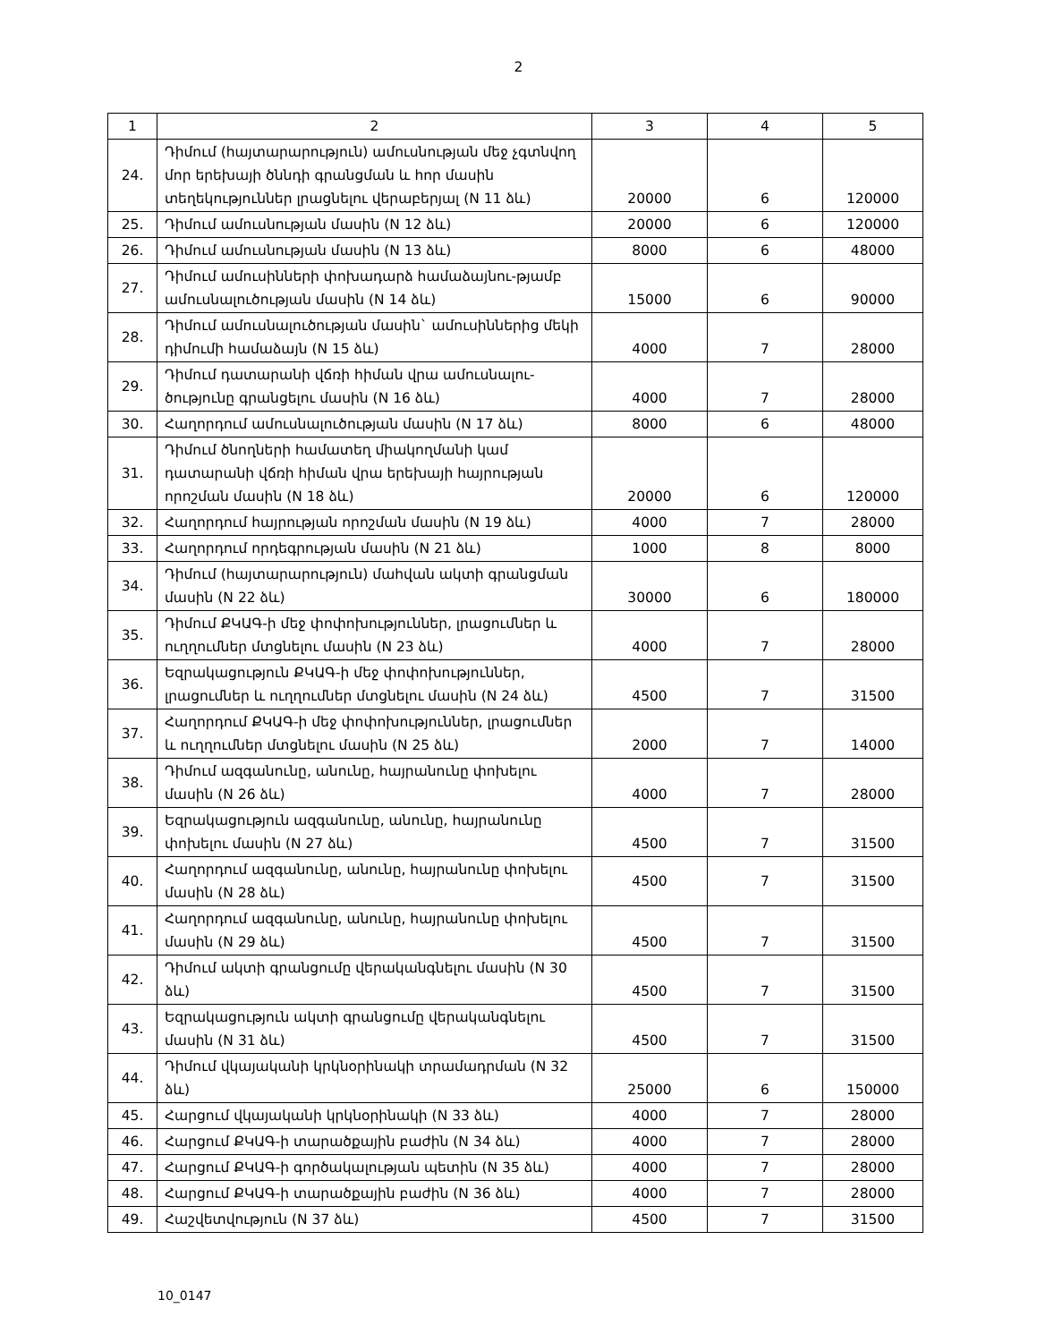2
| 1 | 2 | 3 | 4 | 5 |
| --- | --- | --- | --- | --- |
| 24. | Դիմում (հայտարարություն) ամուսնության մեջ չգտնվող մոր երեխայի ծննդի գրանցման և հոր մասին տեղեկություններ լրացնելու վերաբերյալ (N 11 ձև) | 20000 | 6 | 120000 |
| 25. | Դիմում ամուսնության մասին (N 12 ձև) | 20000 | 6 | 120000 |
| 26. | Դիմում ամուսնության մասին (N 13 ձև) | 8000 | 6 | 48000 |
| 27. | Դիմում ամուսինների փոխադարձ համաձայնու-թյամբ ամուսնալուծության մասին (N 14 ձև) | 15000 | 6 | 90000 |
| 28. | Դիմում ամուսնալուծության մասին` ամուսիններից մեկի դիմումի համաձայն (N 15 ձև) | 4000 | 7 | 28000 |
| 29. | Դիմում դատարանի վճռի հիման վրա ամուսնալու-ծությունը գրանցելու մասին (N 16 ձև) | 4000 | 7 | 28000 |
| 30. | Հաղորդում ամուսնալուծության մասին (N 17 ձև) | 8000 | 6 | 48000 |
| 31. | Դիմում ծնողների համատեղ միակողմանի կամ դատարանի վճռի հիման վրա երեխայի հայրության որոշման մասին (N 18 ձև) | 20000 | 6 | 120000 |
| 32. | Հաղորդում հայրության որոշման մասին (N 19 ձև) | 4000 | 7 | 28000 |
| 33. | Հաղորդում որդեգրության մասին (N 21 ձև) | 1000 | 8 | 8000 |
| 34. | Դիմում (հայտարարություն) մահվան ակտի գրանցման մասին (N 22 ձև) | 30000 | 6 | 180000 |
| 35. | Դիմում ՔԿԱԳ-ի մեջ փոփոխություններ, լրացումներ և ուղղումներ մտցնելու մասին (N 23 ձև) | 4000 | 7 | 28000 |
| 36. | Եզրակացություն ՔԿԱԳ-ի մեջ փոփոխություններ, լրացումներ և ուղղումներ մտցնելու մասին (N 24 ձև) | 4500 | 7 | 31500 |
| 37. | Հաղորդում ՔԿԱԳ-ի մեջ փոփոխություններ, լրացումներ և ուղղումներ մտցնելու մասին (N 25 ձև) | 2000 | 7 | 14000 |
| 38. | Դիմում ազգանունը, անունը, հայրանունը փոխելու մասին (N 26 ձև) | 4000 | 7 | 28000 |
| 39. | Եզրակացություն ազգանունը, անունը, հայրանունը փոխելու մասին (N 27 ձև) | 4500 | 7 | 31500 |
| 40. | Հաղորդում ազգանունը, անունը, հայրանունը փոխելու մասին (N 28 ձև) | 4500 | 7 | 31500 |
| 41. | Հաղորդում ազգանունը, անունը, հայրանունը փոխելու մասին (N 29 ձև) | 4500 | 7 | 31500 |
| 42. | Դիմում ակտի գրանցումը վերականգնելու մասին (N 30 ձև) | 4500 | 7 | 31500 |
| 43. | Եզրակացություն ակտի գրանցումը վերականգնելու մասին (N 31 ձև) | 4500 | 7 | 31500 |
| 44. | Դիմում վկայականի կրկնօրինակի տրամադրման (N 32 ձև) | 25000 | 6 | 150000 |
| 45. | Հարցում վկայականի կրկնօրինակի (N 33 ձև) | 4000 | 7 | 28000 |
| 46. | Հարցում ՔԿԱԳ-ի տարածքային բաժին (N 34 ձև) | 4000 | 7 | 28000 |
| 47. | Հարցում ՔԿԱԳ-ի գործակալության պետին (N 35 ձև) | 4000 | 7 | 28000 |
| 48. | Հարցում ՔԿԱԳ-ի տարածքային բաժին (N 36 ձև) | 4000 | 7 | 28000 |
| 49. | Հաշվետվություն (N 37 ձև) | 4500 | 7 | 31500 |
10_0147